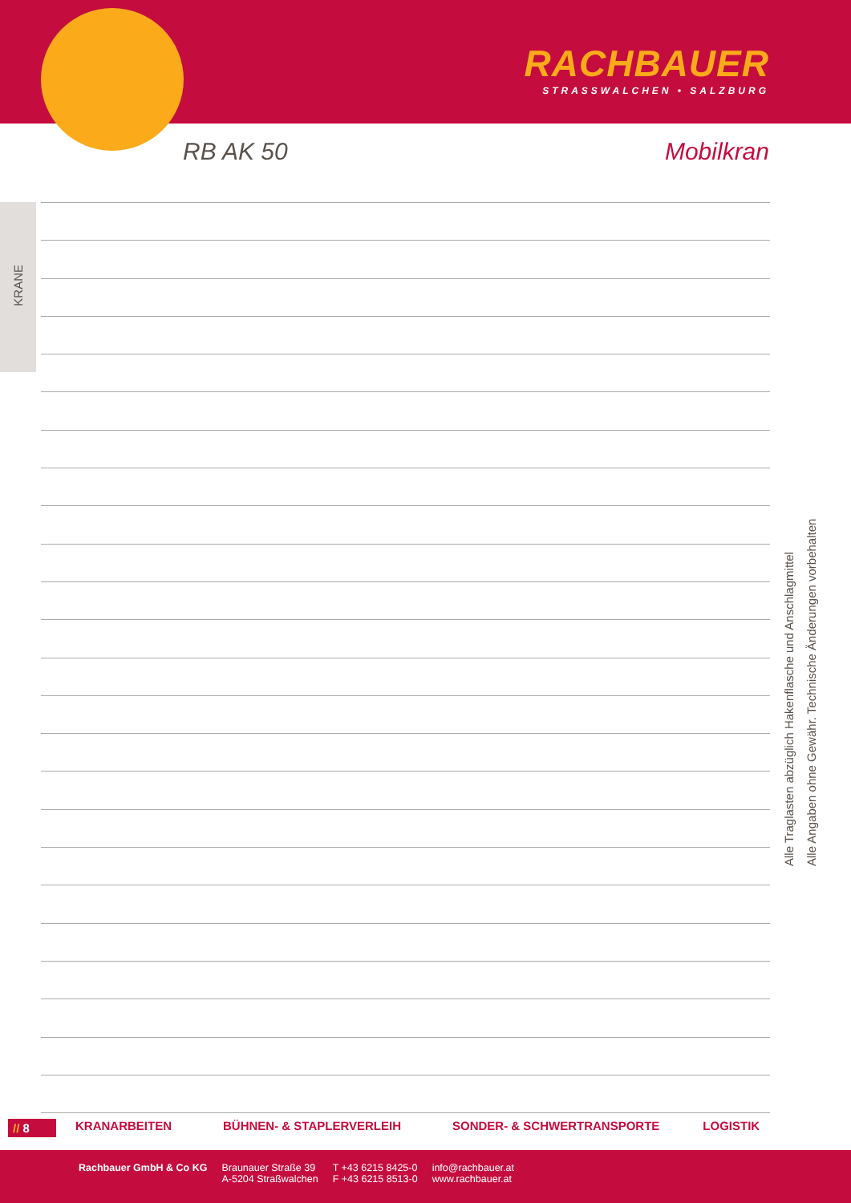RACHBAUER
STRASSWALCHEN • SALZBURG
RB AK 50 Mobilkran
KRANE
Alle Traglasten abzüglich Hakenflasche und Anschlagmittel
Alle Angaben ohne Gewähr. Technische Änderungen vorbehalten
// 8 KRANARBEITEN BÜHNEN- & STAPLERVERLEIH SONDER- & SCHWERTRANSPORTE LOGISTIK
Rachbauer GmbH & Co KG Braunauer Straße 39
A-5204 Straßwalchen
T +43 6215 8425-0
F +43 6215 8513-0
info@rachbauer.at
www.rachbauer.at